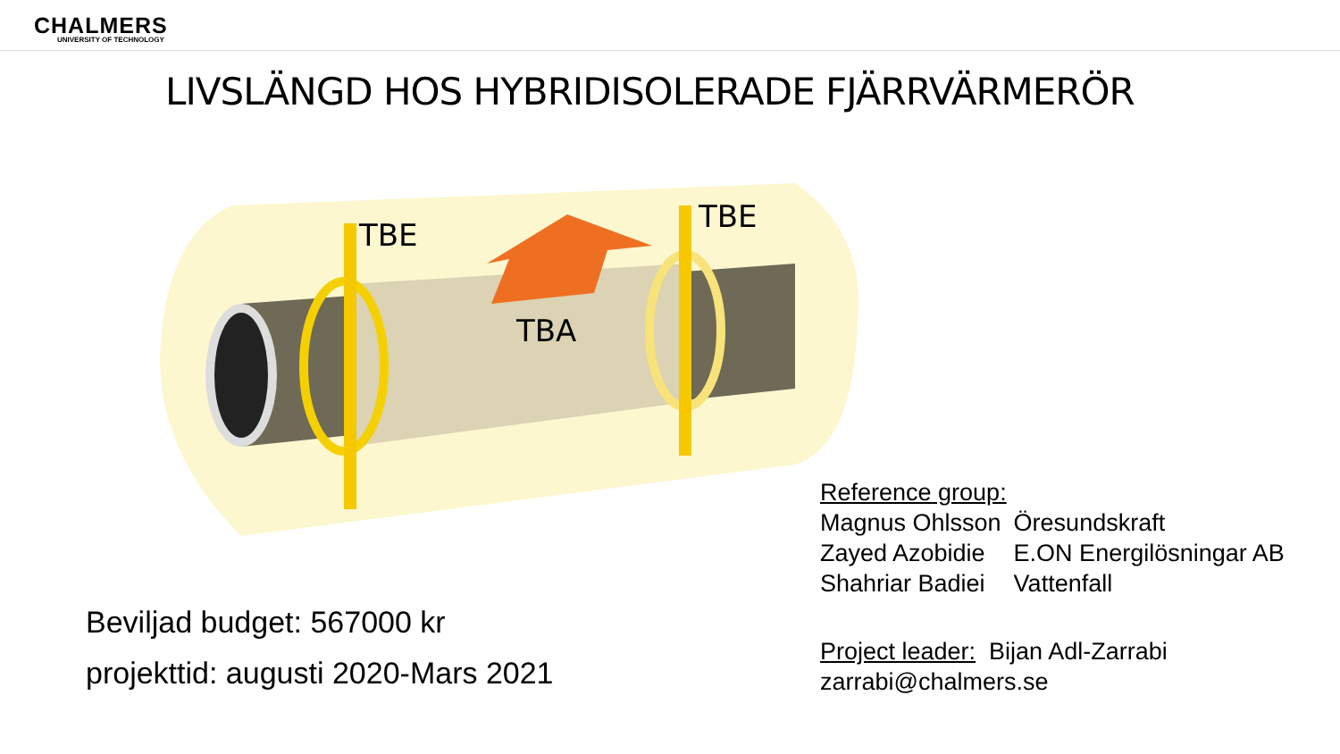CHALMERS
UNIVERSITY OF TECHNOLOGY
LIVSLÄNGD HOS HYBRIDISOLERADE FJÄRRVÄRMERÖR
TBE
TBE
TBA
Beviljad budget: 567000 kr
projekttid: augusti 2020-Mars 2021
Reference group:
| Magnus Ohlsson | Öresundskraft |
| Zayed Azobidie | E.ON Energilösningar AB |
| Shahriar Badiei | Vattenfall |
Project leader: Bijan Adl-Zarrabi
zarrabi@chalmers.se